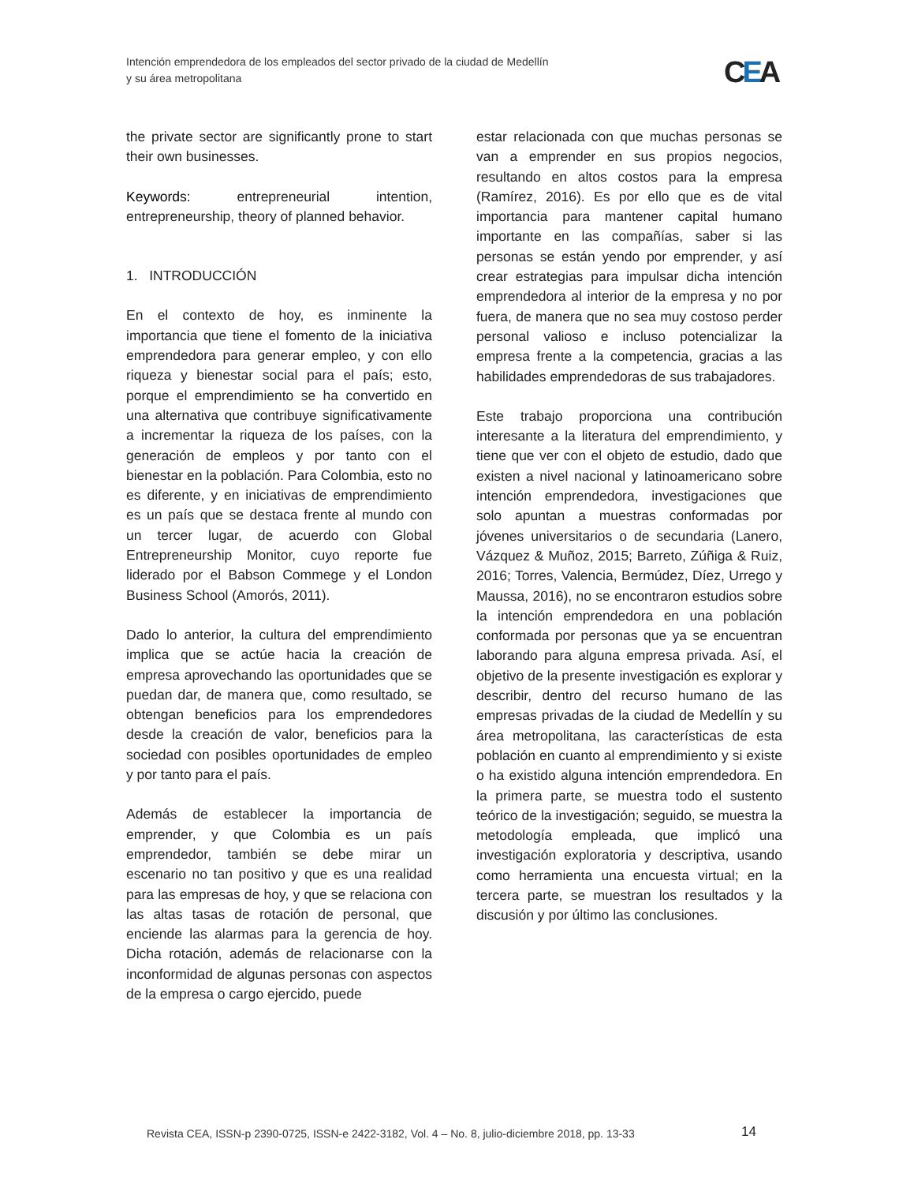Intención emprendedora de los empleados del sector privado de la ciudad de Medellín
y su área metropolitana
CEA
the private sector are significantly prone to start their own businesses.
Keywords: entrepreneurial intention, entrepreneurship, theory of planned behavior.
1. INTRODUCCIÓN
En el contexto de hoy, es inminente la importancia que tiene el fomento de la iniciativa emprendedora para generar empleo, y con ello riqueza y bienestar social para el país; esto, porque el emprendimiento se ha convertido en una alternativa que contribuye significativamente a incrementar la riqueza de los países, con la generación de empleos y por tanto con el bienestar en la población. Para Colombia, esto no es diferente, y en iniciativas de emprendimiento es un país que se destaca frente al mundo con un tercer lugar, de acuerdo con Global Entrepreneurship Monitor, cuyo reporte fue liderado por el Babson Commege y el London Business School (Amorós, 2011).
Dado lo anterior, la cultura del emprendimiento implica que se actúe hacia la creación de empresa aprovechando las oportunidades que se puedan dar, de manera que, como resultado, se obtengan beneficios para los emprendedores desde la creación de valor, beneficios para la sociedad con posibles oportunidades de empleo y por tanto para el país.
Además de establecer la importancia de emprender, y que Colombia es un país emprendedor, también se debe mirar un escenario no tan positivo y que es una realidad para las empresas de hoy, y que se relaciona con las altas tasas de rotación de personal, que enciende las alarmas para la gerencia de hoy. Dicha rotación, además de relacionarse con la inconformidad de algunas personas con aspectos de la empresa o cargo ejercido, puede
estar relacionada con que muchas personas se van a emprender en sus propios negocios, resultando en altos costos para la empresa (Ramírez, 2016). Es por ello que es de vital importancia para mantener capital humano importante en las compañías, saber si las personas se están yendo por emprender, y así crear estrategias para impulsar dicha intención emprendedora al interior de la empresa y no por fuera, de manera que no sea muy costoso perder personal valioso e incluso potencializar la empresa frente a la competencia, gracias a las habilidades emprendedoras de sus trabajadores.
Este trabajo proporciona una contribución interesante a la literatura del emprendimiento, y tiene que ver con el objeto de estudio, dado que existen a nivel nacional y latinoamericano sobre intención emprendedora, investigaciones que solo apuntan a muestras conformadas por jóvenes universitarios o de secundaria (Lanero, Vázquez & Muñoz, 2015; Barreto, Zúñiga & Ruiz, 2016; Torres, Valencia, Bermúdez, Díez, Urrego y Maussa, 2016), no se encontraron estudios sobre la intención emprendedora en una población conformada por personas que ya se encuentran laborando para alguna empresa privada. Así, el objetivo de la presente investigación es explorar y describir, dentro del recurso humano de las empresas privadas de la ciudad de Medellín y su área metropolitana, las características de esta población en cuanto al emprendimiento y si existe o ha existido alguna intención emprendedora. En la primera parte, se muestra todo el sustento teórico de la investigación; seguido, se muestra la metodología empleada, que implicó una investigación exploratoria y descriptiva, usando como herramienta una encuesta virtual; en la tercera parte, se muestran los resultados y la discusión y por último las conclusiones.
Revista CEA, ISSN-p 2390-0725, ISSN-e 2422-3182, Vol. 4 – No. 8, julio-diciembre 2018, pp. 13-33
14